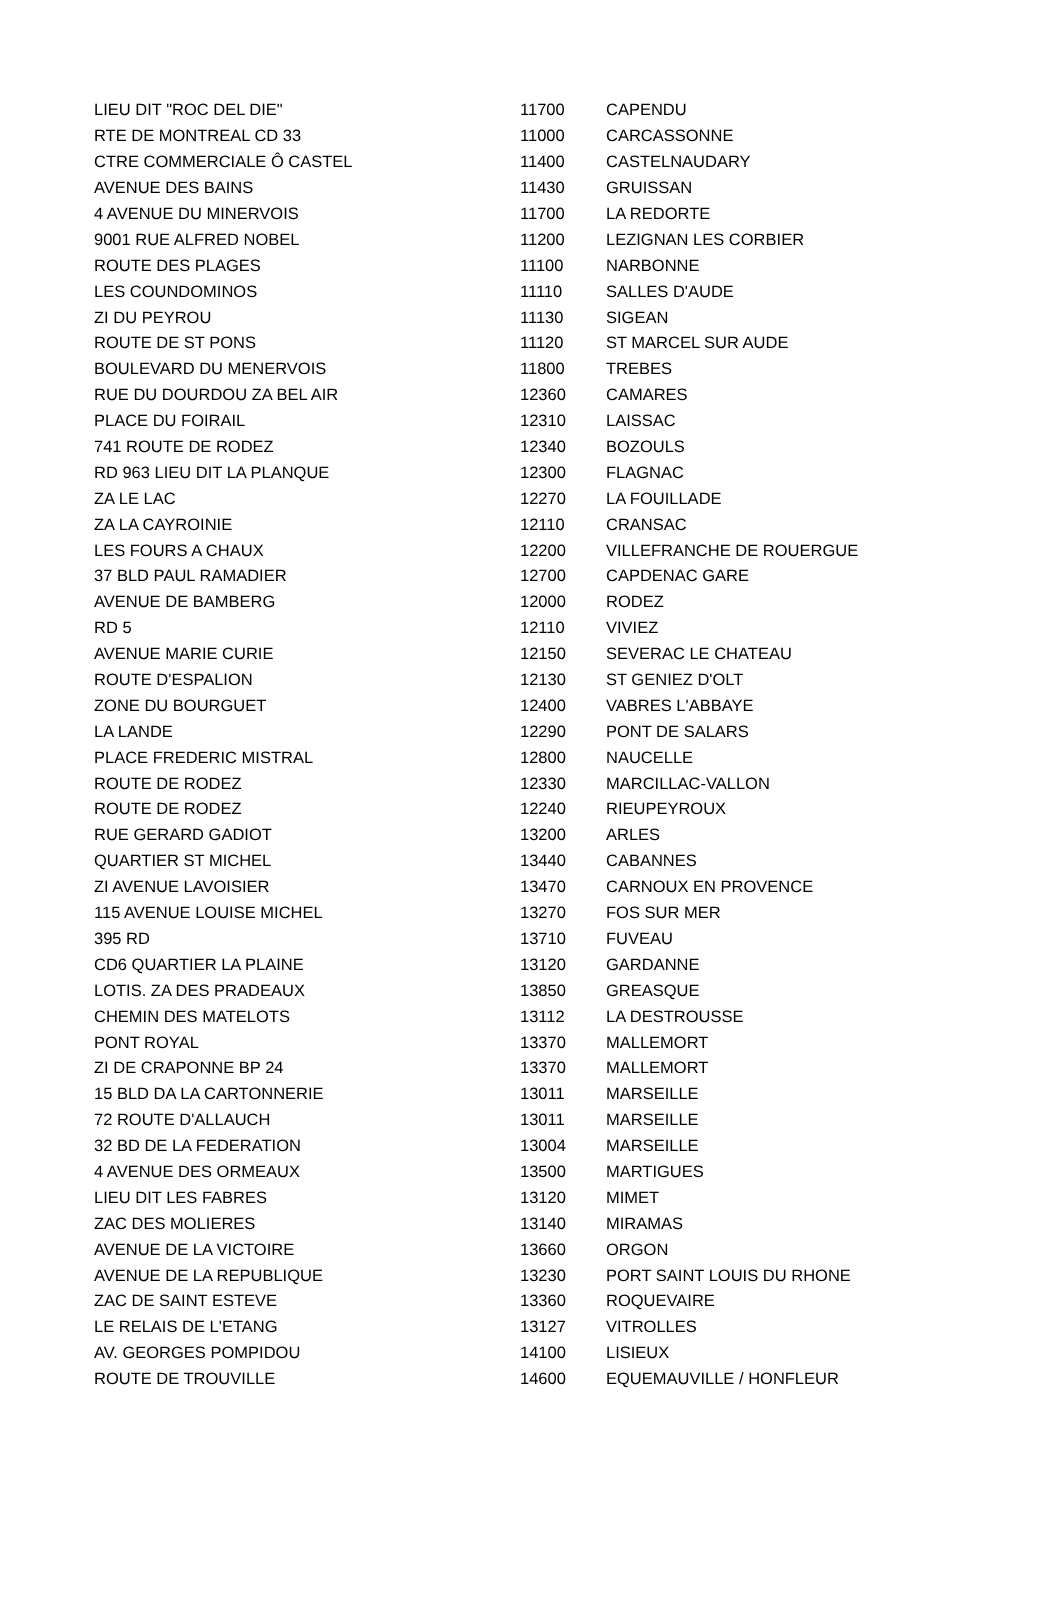| LIEU DIT "ROC DEL DIE" | 11700 | CAPENDU |
| RTE DE MONTREAL CD 33 | 11000 | CARCASSONNE |
| CTRE COMMERCIALE Ô CASTEL | 11400 | CASTELNAUDARY |
| AVENUE DES BAINS | 11430 | GRUISSAN |
| 4 AVENUE DU MINERVOIS | 11700 | LA REDORTE |
| 9001 RUE ALFRED NOBEL | 11200 | LEZIGNAN LES CORBIER |
| ROUTE DES PLAGES | 11100 | NARBONNE |
| LES COUNDOMINOS | 11110 | SALLES D'AUDE |
| ZI DU PEYROU | 11130 | SIGEAN |
| ROUTE DE ST PONS | 11120 | ST MARCEL SUR AUDE |
| BOULEVARD DU MENERVOIS | 11800 | TREBES |
| RUE DU DOURDOU ZA BEL AIR | 12360 | CAMARES |
| PLACE DU FOIRAIL | 12310 | LAISSAC |
| 741 ROUTE DE RODEZ | 12340 | BOZOULS |
| RD 963 LIEU DIT LA PLANQUE | 12300 | FLAGNAC |
| ZA LE LAC | 12270 | LA FOUILLADE |
| ZA LA CAYROINIE | 12110 | CRANSAC |
| LES FOURS A CHAUX | 12200 | VILLEFRANCHE DE ROUERGUE |
| 37 BLD PAUL RAMADIER | 12700 | CAPDENAC GARE |
| AVENUE DE BAMBERG | 12000 | RODEZ |
| RD 5 | 12110 | VIVIEZ |
| AVENUE MARIE CURIE | 12150 | SEVERAC LE CHATEAU |
| ROUTE D'ESPALION | 12130 | ST GENIEZ D'OLT |
| ZONE DU BOURGUET | 12400 | VABRES L'ABBAYE |
| LA LANDE | 12290 | PONT DE SALARS |
| PLACE FREDERIC MISTRAL | 12800 | NAUCELLE |
| ROUTE DE RODEZ | 12330 | MARCILLAC-VALLON |
| ROUTE DE RODEZ | 12240 | RIEUPEYROUX |
| RUE GERARD GADIOT | 13200 | ARLES |
| QUARTIER ST MICHEL | 13440 | CABANNES |
| ZI AVENUE LAVOISIER | 13470 | CARNOUX EN PROVENCE |
| 115 AVENUE LOUISE MICHEL | 13270 | FOS SUR MER |
| 395 RD | 13710 | FUVEAU |
| CD6 QUARTIER LA PLAINE | 13120 | GARDANNE |
| LOTIS. ZA DES PRADEAUX | 13850 | GREASQUE |
| CHEMIN DES MATELOTS | 13112 | LA DESTROUSSE |
| PONT ROYAL | 13370 | MALLEMORT |
| ZI DE CRAPONNE BP 24 | 13370 | MALLEMORT |
| 15 BLD DA LA CARTONNERIE | 13011 | MARSEILLE |
| 72 ROUTE D'ALLAUCH | 13011 | MARSEILLE |
| 32 BD DE LA FEDERATION | 13004 | MARSEILLE |
| 4 AVENUE DES ORMEAUX | 13500 | MARTIGUES |
| LIEU DIT LES FABRES | 13120 | MIMET |
| ZAC DES MOLIERES | 13140 | MIRAMAS |
| AVENUE DE LA VICTOIRE | 13660 | ORGON |
| AVENUE DE LA REPUBLIQUE | 13230 | PORT SAINT LOUIS DU RHONE |
| ZAC DE SAINT ESTEVE | 13360 | ROQUEVAIRE |
| LE RELAIS DE L'ETANG | 13127 | VITROLLES |
| AV. GEORGES POMPIDOU | 14100 | LISIEUX |
| ROUTE DE TROUVILLE | 14600 | EQUEMAUVILLE / HONFLEUR |